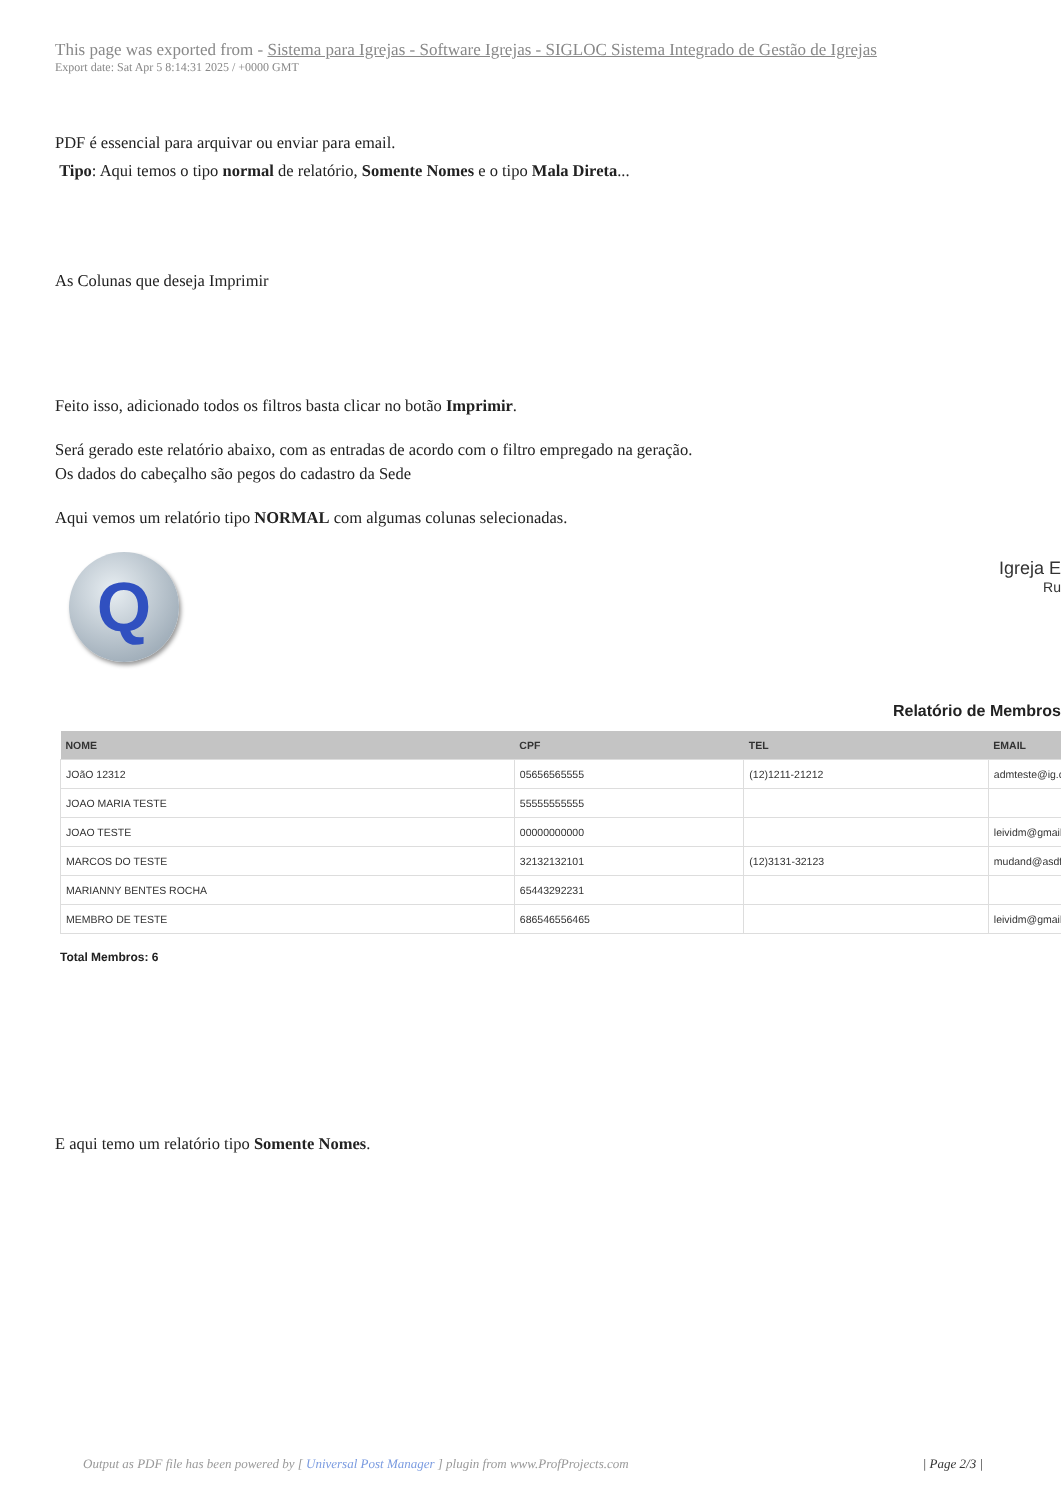This page was exported from - Sistema para Igrejas - Software Igrejas - SIGLOC Sistema Integrado de Gestão de Igrejas
Export date: Sat Apr 5 8:14:31 2025 / +0000 GMT
PDF é essencial para arquivar ou enviar para email.
Tipo: Aqui temos o tipo normal de relatório, Somente Nomes e o tipo Mala Direta...
As Colunas que deseja Imprimir
Feito isso, adicionado todos os filtros basta clicar no botão Imprimir.
Será gerado este relatório abaixo, com as entradas de acordo com o filtro empregado na geração.
Os dados do cabeçalho são pegos do cadastro da Sede
Aqui vemos um relatório tipo NORMAL com algumas colunas selecionadas.
Q
Igreja E
Ru
Relatório de Membros
| NOME | CPF | TEL | EMAIL |
| --- | --- | --- | --- |
| JOãO 12312 | 05656565555 | (12)1211-21212 | admteste@ig.c |
| JOAO MARIA TESTE | 55555555555 | | |
| JOAO TESTE | 00000000000 | | leividm@gmail |
| MARCOS DO TESTE | 32132132101 | (12)3131-32123 | mudand@asdf |
| MARIANNY BENTES ROCHA | 65443292231 | | |
| MEMBRO DE TESTE | 686546556465 | | leividm@gmail |
Total Membros: 6
E aqui temo um relatório tipo Somente Nomes.
Output as PDF file has been powered by [ Universal Post Manager ] plugin from www.ProfProjects.com | Page 2/3 |